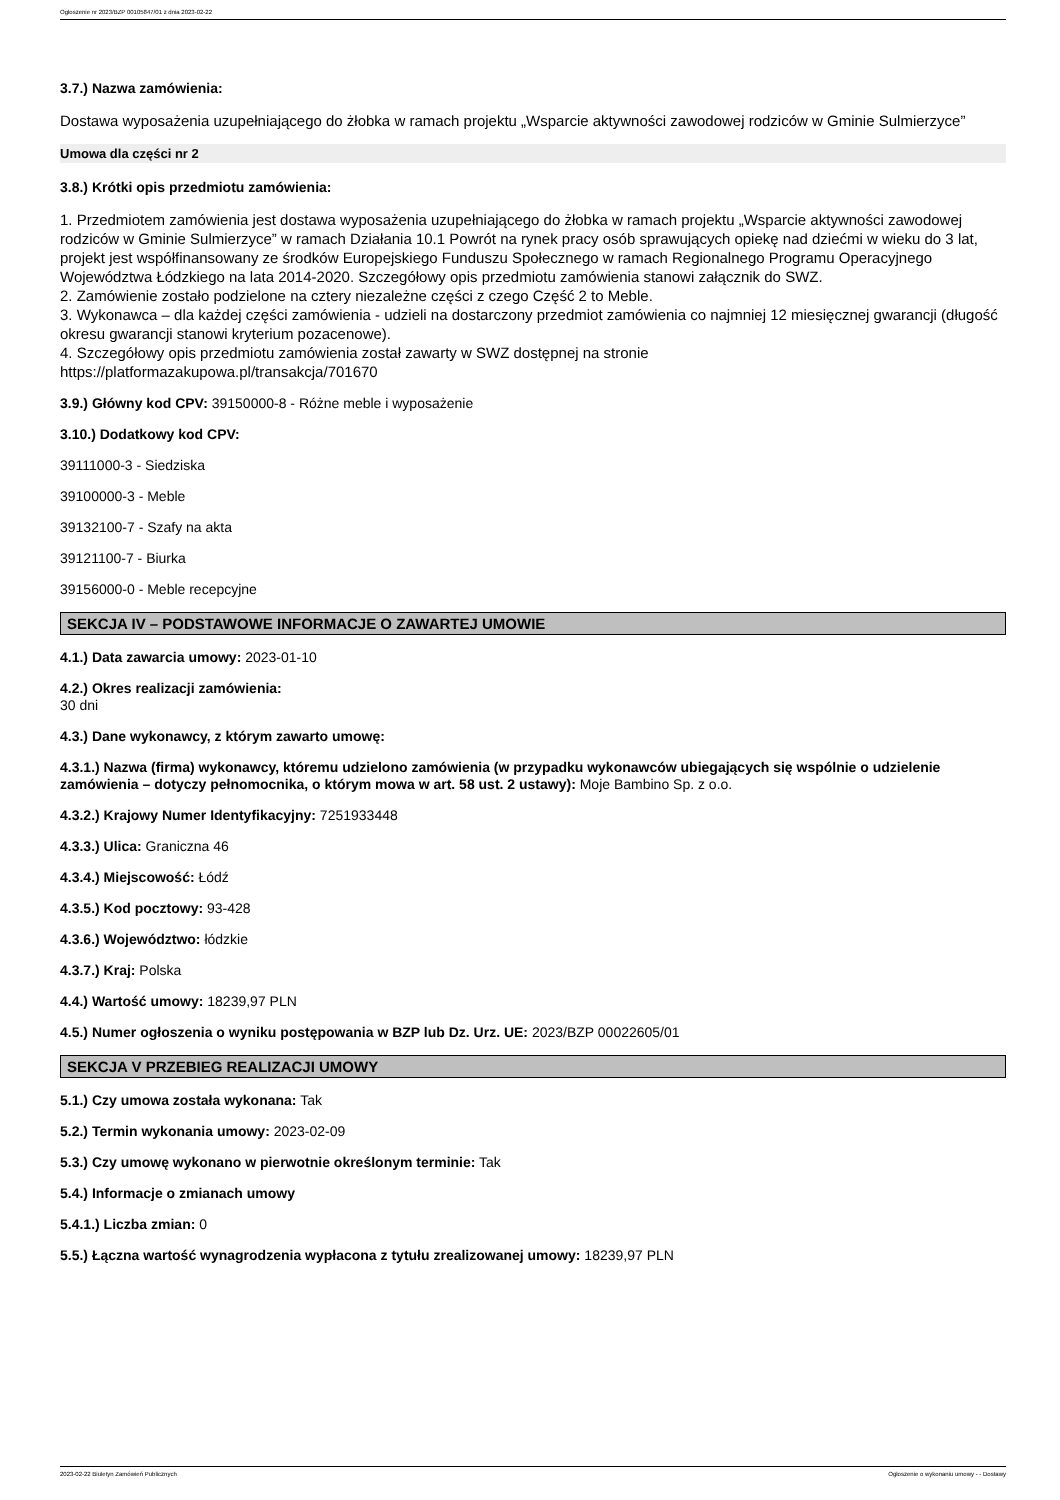Ogłoszenie nr 2023/BZP 00105847/01 z dnia 2023-02-22
3.7.) Nazwa zamówienia:
Dostawa wyposażenia uzupełniającego do żłobka w ramach projektu „Wsparcie aktywności zawodowej rodziców w Gminie Sulmierzyce”
Umowa dla części nr 2
3.8.) Krótki opis przedmiotu zamówienia:
1. Przedmiotem zamówienia jest dostawa wyposażenia uzupełniającego do żłobka w ramach projektu „Wsparcie aktywności zawodowej rodziców w Gminie Sulmierzyce” w ramach Działania 10.1 Powrót na rynek pracy osób sprawujących opiekę nad dziećmi w wieku do 3 lat, projekt jest współfinansowany ze środków Europejskiego Funduszu Społecznego w ramach Regionalnego Programu Operacyjnego Województwa Łódzkiego na lata 2014-2020. Szczegółowy opis przedmiotu zamówienia stanowi załącznik do SWZ.
2. Zamówienie zostało podzielone na cztery niezależne części z czego Część 2 to Meble.
3. Wykonawca – dla każdej części zamówienia - udzieli na dostarczony przedmiot zamówienia co najmniej 12 miesięcznej gwarancji (długość okresu gwarancji stanowi kryterium pozacenowe).
4. Szczegółowy opis przedmiotu zamówienia został zawarty w SWZ dostępnej na stronie
https://platformazakupowa.pl/transakcja/701670
3.9.) Główny kod CPV: 39150000-8 - Różne meble i wyposażenie
3.10.) Dodatkowy kod CPV:
39111000-3 - Siedziska
39100000-3 - Meble
39132100-7 - Szafy na akta
39121100-7 - Biurka
39156000-0 - Meble recepcyjne
SEKCJA IV – PODSTAWOWE INFORMACJE O ZAWARTEJ UMOWIE
4.1.) Data zawarcia umowy: 2023-01-10
4.2.) Okres realizacji zamówienia:
30 dni
4.3.) Dane wykonawcy, z którym zawarto umowę:
4.3.1.) Nazwa (firma) wykonawcy, któremu udzielono zamówienia (w przypadku wykonawców ubiegających się wspólnie o udzielenie zamówienia – dotyczy pełnomocnika, o którym mowa w art. 58 ust. 2 ustawy): Moje Bambino Sp. z o.o.
4.3.2.) Krajowy Numer Identyfikacyjny: 7251933448
4.3.3.) Ulica: Graniczna 46
4.3.4.) Miejscowość: Łódź
4.3.5.) Kod pocztowy: 93-428
4.3.6.) Województwo: łódzkie
4.3.7.) Kraj: Polska
4.4.) Wartość umowy: 18239,97 PLN
4.5.) Numer ogłoszenia o wyniku postępowania w BZP lub Dz. Urz. UE: 2023/BZP 00022605/01
SEKCJA V PRZEBIEG REALIZACJI UMOWY
5.1.) Czy umowa została wykonana: Tak
5.2.) Termin wykonania umowy: 2023-02-09
5.3.) Czy umowę wykonano w pierwotnie określonym terminie: Tak
5.4.) Informacje o zmianach umowy
5.4.1.) Liczba zmian: 0
5.5.) Łączna wartość wynagrodzenia wypłacona z tytułu zrealizowanej umowy: 18239,97 PLN
2023-02-22 Biuletyn Zamówień Publicznych Ogłoszenie o wykonaniu umowy - - Dostawy